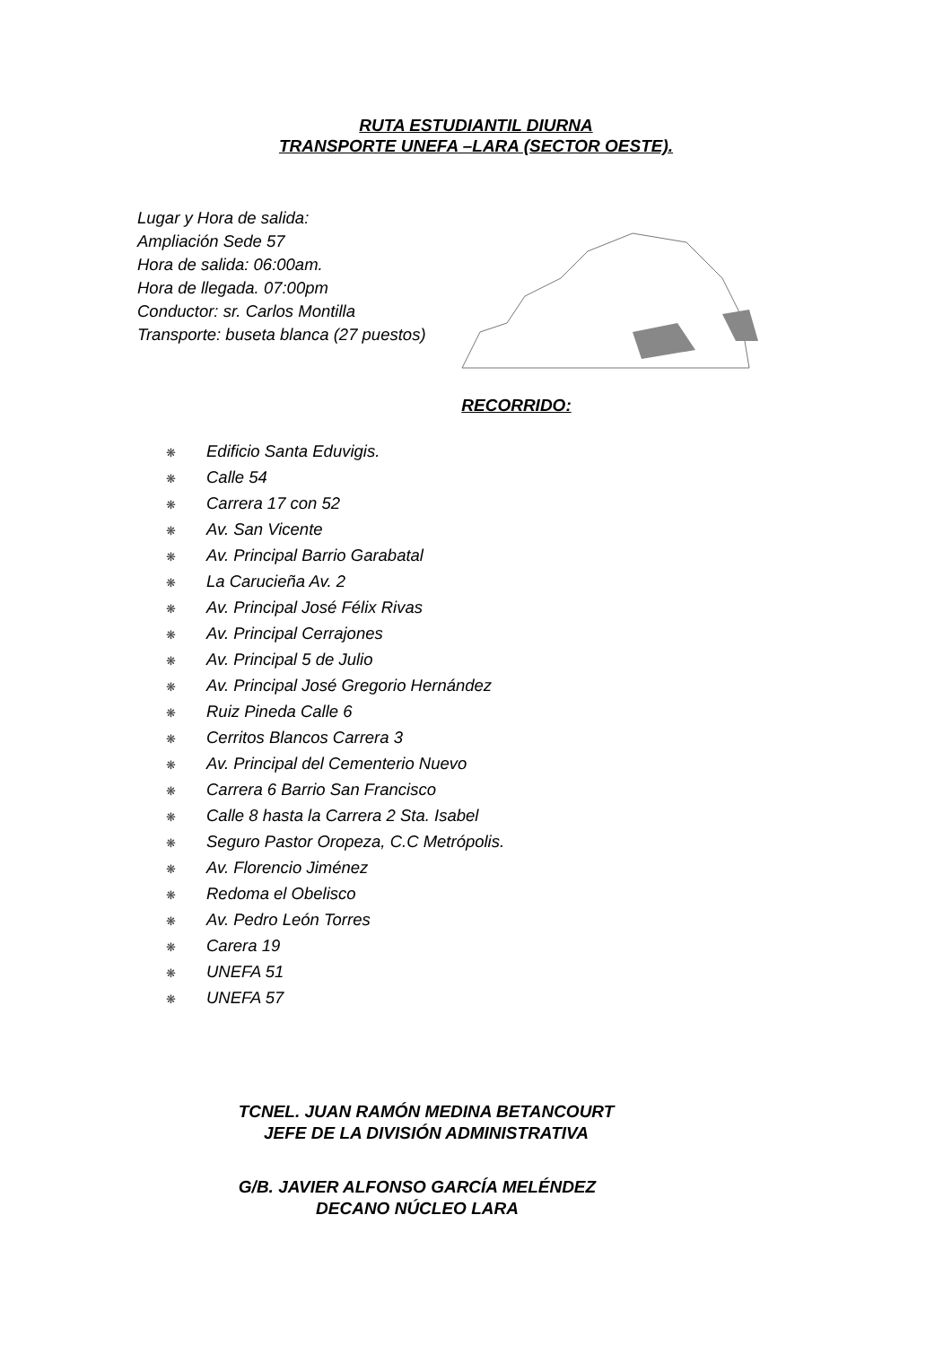RUTA ESTUDIANTIL DIURNA
TRANSPORTE UNEFA –LARA (SECTOR OESTE).
Lugar y Hora de salida:
Ampliación Sede 57
Hora de salida: 06:00am.
Hora de llegada. 07:00pm
Conductor: sr. Carlos Montilla
Transporte: buseta blanca (27 puestos)
RECORRIDO:
❋ Edificio Santa Eduvigis.
❋ Calle 54
❋ Carrera 17 con 52
❋ Av. San Vicente
❋ Av. Principal Barrio Garabatal
❋ La Carucieña Av. 2
❋ Av. Principal José Félix Rivas
❋ Av. Principal Cerrajones
❋ Av. Principal 5 de Julio
❋ Av. Principal José Gregorio Hernández
❋ Ruiz Pineda Calle 6
❋ Cerritos Blancos Carrera 3
❋ Av. Principal del Cementerio Nuevo
❋ Carrera 6 Barrio San Francisco
❋ Calle 8 hasta la Carrera 2 Sta. Isabel
❋ Seguro Pastor Oropeza, C.C Metrópolis.
❋ Av. Florencio Jiménez
❋ Redoma el Obelisco
❋ Av. Pedro León Torres
❋ Carera 19
❋ UNEFA 51
❋ UNEFA 57
TCNEL. JUAN RAMÓN MEDINA BETANCOURT
JEFE DE LA DIVISIÓN ADMINISTRATIVA
G/B. JAVIER ALFONSO GARCÍA MELÉNDEZ
DECANO NÚCLEO LARA